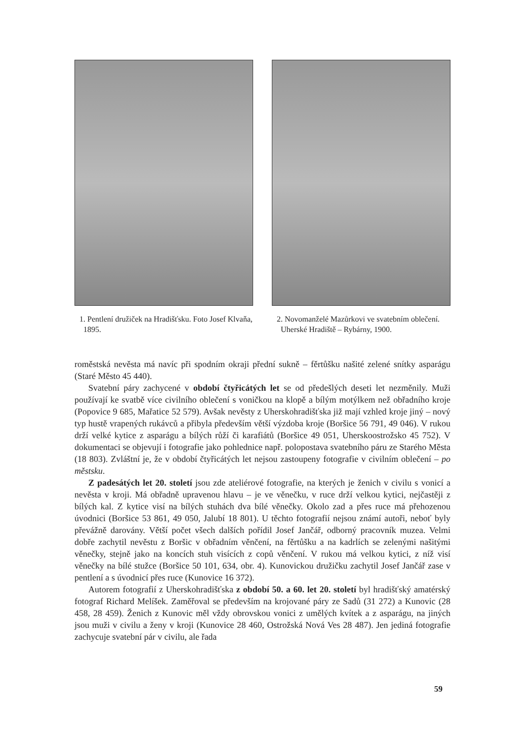1. Pentlení družiček na Hradišťsku. Foto Josef Klvaňa, 1895.
2. Novomanželé Mazůrkovi ve svatebním oblečení. Uherské Hradiště – Rybárny, 1900.
roměstská nevěsta má navíc při spodním okraji přední sukně – fěrtůšku našité zelené snítky asparágu (Staré Město 45 440).
Svatební páry zachycené v období čtyřicátých let se od předešlých deseti let nezměnily. Muži používají ke svatbě více civilního oblečení s voničkou na klopě a bílým motýlkem než obřadního kroje (Popovice 9 685, Mařatice 52 579). Avšak nevěsty z Uherskohradišťska již mají vzhled kroje jiný – nový typ hustě vrapených rukávců a přibyla především větší výzdoba kroje (Boršice 56 791, 49 046). V rukou drží velké kytice z asparágu a bílých růží či karafiátů (Boršice 49 051, Uherskoostrožsko 45 752). V dokumentaci se objevují i fotografie jako pohlednice např. polopostava svatebního páru ze Starého Města (18 803). Zvláštní je, že v období čtyřicátých let nejsou zastoupeny fotografie v civilním oblečení – po městsku.
Z padesátých let 20. století jsou zde ateliérové fotografie, na kterých je ženich v civilu s vonicí a nevěsta v kroji. Má obřadně upravenou hlavu – je ve věnečku, v ruce drží velkou kytici, nejčastěji z bílých kal. Z kytice visí na bílých stuhách dva bílé věnečky. Okolo zad a přes ruce má přehozenou úvodnici (Boršice 53 861, 49 050, Jalubí 18 801). U těchto fotografií nejsou známí autoři, neboť byly převážně darovány. Větší počet všech dalších pořídil Josef Jančář, odborný pracovník muzea. Velmi dobře zachytil nevěstu z Boršic v obřadním věnčení, na fěrtůšku a na kadrlích se zelenými našitými věnečky, stejně jako na koncích stuh visících z copů věnčení. V rukou má velkou kytici, z níž visí věnečky na bílé stužce (Boršice 50 101, 634, obr. 4). Kunovickou družičku zachytil Josef Jančář zase v pentlení a s úvodnicí přes ruce (Kunovice 16 372).
Autorem fotografií z Uherskohradišťska z období 50. a 60. let 20. století byl hradišťský amatérský fotograf Richard Melíšek. Zaměřoval se především na krojované páry ze Sadů (31 272) a Kunovic (28 458, 28 459). Ženich z Kunovic měl vždy obrovskou vonici z umělých kvítek a z asparágu, na jiných jsou muži v civilu a ženy v kroji (Kunovice 28 460, Ostrožská Nová Ves 28 487). Jen jediná fotografie zachycuje svatební pár v civilu, ale řada
59